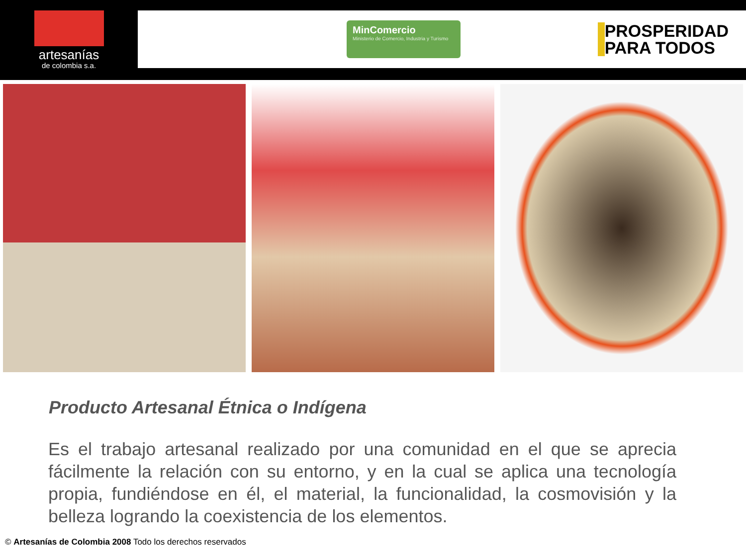artesanías
de colombia s.a.
MinComercio
Ministerio de Comercio, Industria y Turismo
PROSPERIDAD
PARA TODOS
Producto Artesanal Étnica o Indígena
Es el trabajo artesanal realizado por una comunidad en el que se aprecia fácilmente la relación con su entorno, y en la cual se aplica una tecnología propia, fundiéndose en él, el material, la funcionalidad, la cosmovisión y la belleza logrando la coexistencia de los elementos.
© Artesanías de Colombia 2008 Todo los derechos reservados